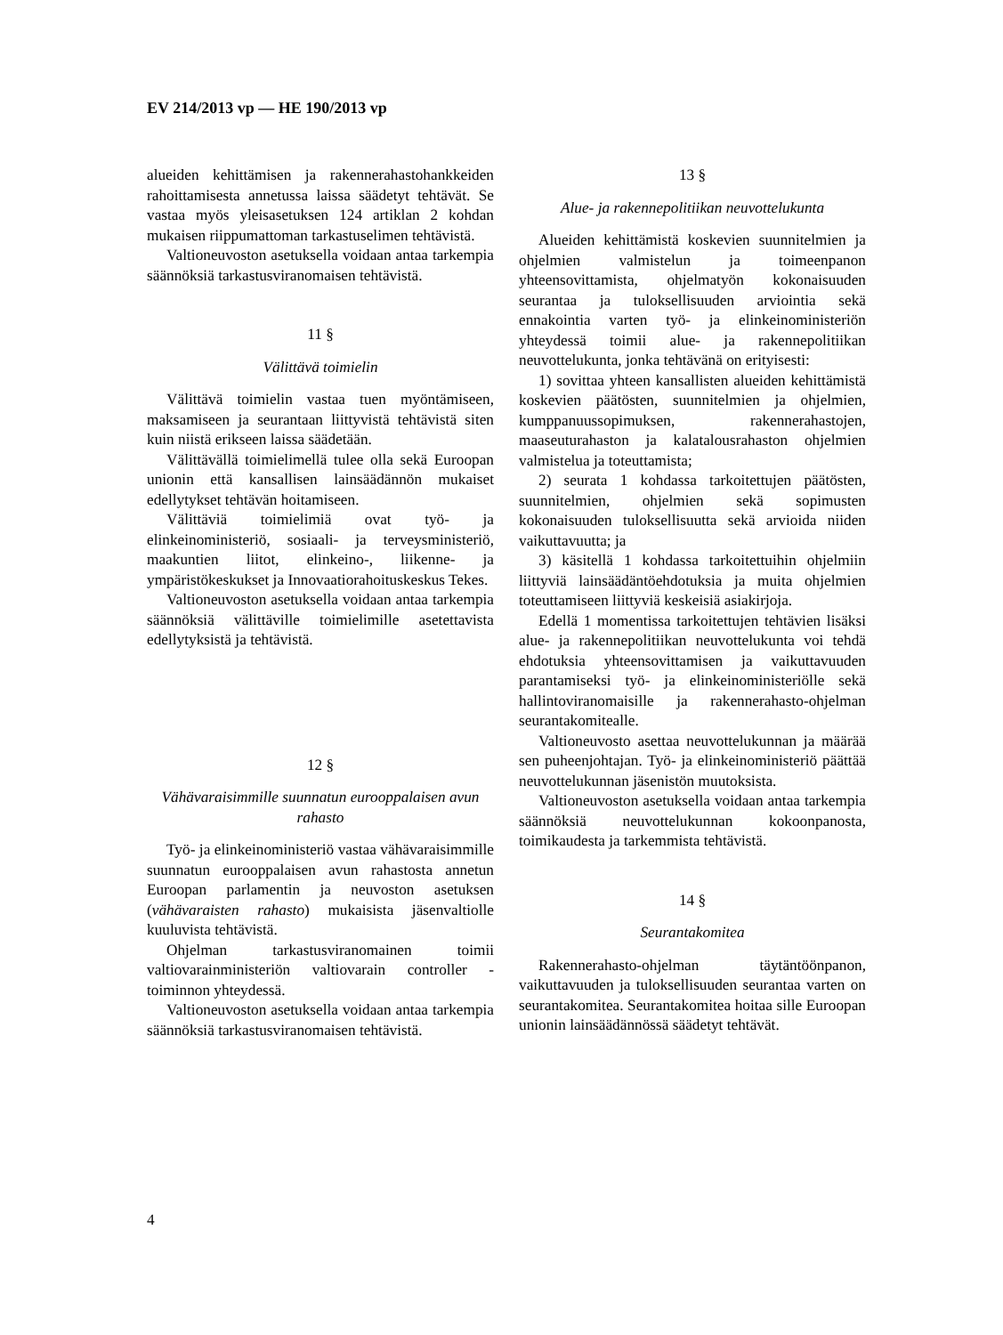EV 214/2013 vp — HE 190/2013 vp
alueiden kehittämisen ja rakennerahastohankkeiden rahoittamisesta annetussa laissa säädetyt tehtävät. Se vastaa myös yleisasetuksen 124 artiklan 2 kohdan mukaisen riippumattoman tarkastuselimen tehtävistä.
Valtioneuvoston asetuksella voidaan antaa tarkempia säännöksiä tarkastusviranomaisen tehtävistä.
11 §
Välittävä toimielin
Välittävä toimielin vastaa tuen myöntämiseen, maksamiseen ja seurantaan liittyvistä tehtävistä siten kuin niistä erikseen laissa säädetään.
Välittävällä toimielimellä tulee olla sekä Euroopan unionin että kansallisen lainsäädännön mukaiset edellytykset tehtävän hoitamiseen.
Välittäviä toimielimiä ovat työ- ja elinkeinoministeriö, sosiaali- ja terveysministeriö, maakuntien liitot, elinkeino-, liikenne- ja ympäristökeskukset ja Innovaatiorahoituskeskus Tekes.
Valtioneuvoston asetuksella voidaan antaa tarkempia säännöksiä välittäville toimielimille asetettavista edellytyksistä ja tehtävistä.
12 §
Vähävaraisimmille suunnatun eurooppalaisen avun rahasto
Työ- ja elinkeinoministeriö vastaa vähävaraisimmille suunnatun eurooppalaisen avun rahastosta annetun Euroopan parlamentin ja neuvoston asetuksen (vähävaraisten rahasto) mukaisista jäsenvaltiolle kuuluvista tehtävistä.
Ohjelman tarkastusviranomainen toimii valtiovarainministeriön valtiovarain controller -toiminnon yhteydessä.
Valtioneuvoston asetuksella voidaan antaa tarkempia säännöksiä tarkastusviranomaisen tehtävistä.
13 §
Alue- ja rakennepolitiikan neuvottelukunta
Alueiden kehittämistä koskevien suunnitelmien ja ohjelmien valmistelun ja toimeenpanon yhteensovittamista, ohjelmatyön kokonaisuuden seurantaa ja tuloksellisuuden arviointia sekä ennakointia varten työ- ja elinkeinoministeriön yhteydessä toimii alue- ja rakennepolitiikan neuvottelukunta, jonka tehtävänä on erityisesti:
1) sovittaa yhteen kansallisten alueiden kehittämistä koskevien päätösten, suunnitelmien ja ohjelmien, kumppanuussopimuksen, rakennerahastojen, maaseuturahaston ja kalatalousrahaston ohjelmien valmistelua ja toteuttamista;
2) seurata 1 kohdassa tarkoitettujen päätösten, suunnitelmien, ohjelmien sekä sopimusten kokonaisuuden tuloksellisuutta sekä arvioida niiden vaikuttavuutta; ja
3) käsitellä 1 kohdassa tarkoitettuihin ohjelmiin liittyviä lainsäädäntöehdotuksia ja muita ohjelmien toteuttamiseen liittyviä keskeisiä asiakirjoja.
Edellä 1 momentissa tarkoitettujen tehtävien lisäksi alue- ja rakennepolitiikan neuvottelukunta voi tehdä ehdotuksia yhteensovittamisen ja vaikuttavuuden parantamiseksi työ- ja elinkeinoministeriölle sekä hallintoviranomaisille ja rakennerahasto-ohjelman seurantakomitealle.
Valtioneuvosto asettaa neuvottelukunnan ja määrää sen puheenjohtajan. Työ- ja elinkeinoministeriö päättää neuvottelukunnan jäsenistön muutoksista.
Valtioneuvoston asetuksella voidaan antaa tarkempia säännöksiä neuvottelukunnan kokoonpanosta, toimikaudesta ja tarkemmista tehtävistä.
14 §
Seurantakomitea
Rakennerahasto-ohjelman täytäntöönpanon, vaikuttavuuden ja tuloksellisuuden seurantaa varten on seurantakomitea. Seurantakomitea hoitaa sille Euroopan unionin lainsäädännössä säädetyt tehtävät.
4